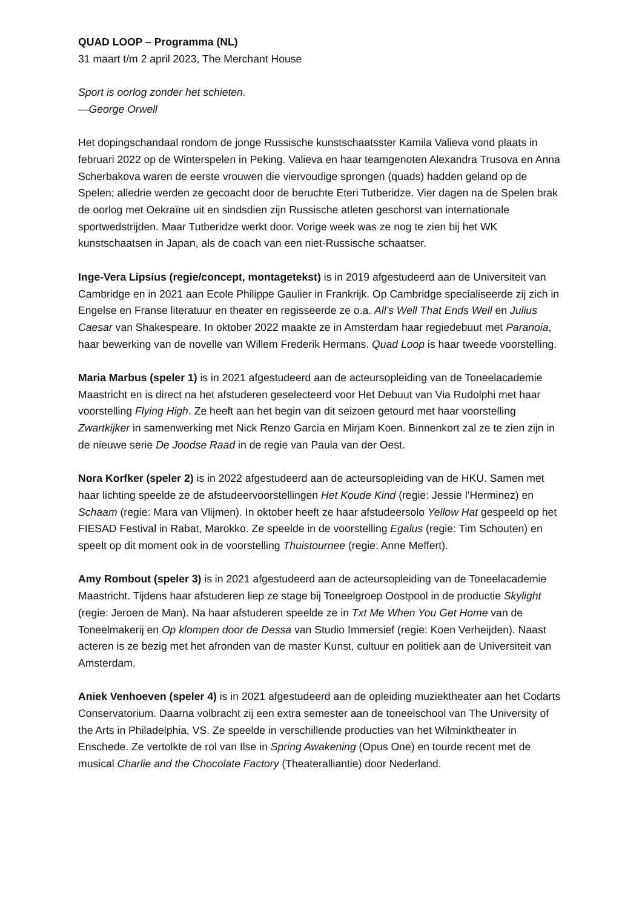QUAD LOOP – Programma (NL)
31 maart t/m 2 april 2023, The Merchant House
Sport is oorlog zonder het schieten.
—George Orwell
Het dopingschandaal rondom de jonge Russische kunstschaatsster Kamila Valieva vond plaats in februari 2022 op de Winterspelen in Peking. Valieva en haar teamgenoten Alexandra Trusova en Anna Scherbakova waren de eerste vrouwen die viervoudige sprongen (quads) hadden geland op de Spelen; alledrie werden ze gecoacht door de beruchte Eteri Tutberidze. Vier dagen na de Spelen brak de oorlog met Oekraïne uit en sindsdien zijn Russische atleten geschorst van internationale sportwedstrijden. Maar Tutberidze werkt door. Vorige week was ze nog te zien bij het WK kunstschaatsen in Japan, als de coach van een niet-Russische schaatser.
Inge-Vera Lipsius (regie/concept, montagetekst) is in 2019 afgestudeerd aan de Universiteit van Cambridge en in 2021 aan Ecole Philippe Gaulier in Frankrijk. Op Cambridge specialiseerde zij zich in Engelse en Franse literatuur en theater en regisseerde ze o.a. All’s Well That Ends Well en Julius Caesar van Shakespeare. In oktober 2022 maakte ze in Amsterdam haar regiedebuut met Paranoia, haar bewerking van de novelle van Willem Frederik Hermans. Quad Loop is haar tweede voorstelling.
Maria Marbus (speler 1) is in 2021 afgestudeerd aan de acteursopleiding van de Toneelacademie Maastricht en is direct na het afstuderen geselecteerd voor Het Debuut van Via Rudolphi met haar voorstelling Flying High. Ze heeft aan het begin van dit seizoen getourd met haar voorstelling Zwartkijker in samenwerking met Nick Renzo Garcia en Mirjam Koen. Binnenkort zal ze te zien zijn in de nieuwe serie De Joodse Raad in de regie van Paula van der Oest.
Nora Korfker (speler 2) is in 2022 afgestudeerd aan de acteursopleiding van de HKU. Samen met haar lichting speelde ze de afstudeervoorstellingen Het Koude Kind (regie: Jessie l’Herminez) en Schaam (regie: Mara van Vlijmen). In oktober heeft ze haar afstudeersolo Yellow Hat gespeeld op het FIESAD Festival in Rabat, Marokko. Ze speelde in de voorstelling Egalus (regie: Tim Schouten) en speelt op dit moment ook in de voorstelling Thuistournee (regie: Anne Meffert).
Amy Rombout (speler 3) is in 2021 afgestudeerd aan de acteursopleiding van de Toneelacademie Maastricht. Tijdens haar afstuderen liep ze stage bij Toneelgroep Oostpool in de productie Skylight (regie: Jeroen de Man). Na haar afstuderen speelde ze in Txt Me When You Get Home van de Toneelmakerij en Op klompen door de Dessa van Studio Immersief (regie: Koen Verheijden). Naast acteren is ze bezig met het afronden van de master Kunst, cultuur en politiek aan de Universiteit van Amsterdam.
Aniek Venhoeven (speler 4) is in 2021 afgestudeerd aan de opleiding muziektheater aan het Codarts Conservatorium. Daarna volbracht zij een extra semester aan de toneelschool van The University of the Arts in Philadelphia, VS. Ze speelde in verschillende producties van het Wilminktheater in Enschede. Ze vertolkte de rol van Ilse in Spring Awakening (Opus One) en tourde recent met de musical Charlie and the Chocolate Factory (Theateralliantie) door Nederland.